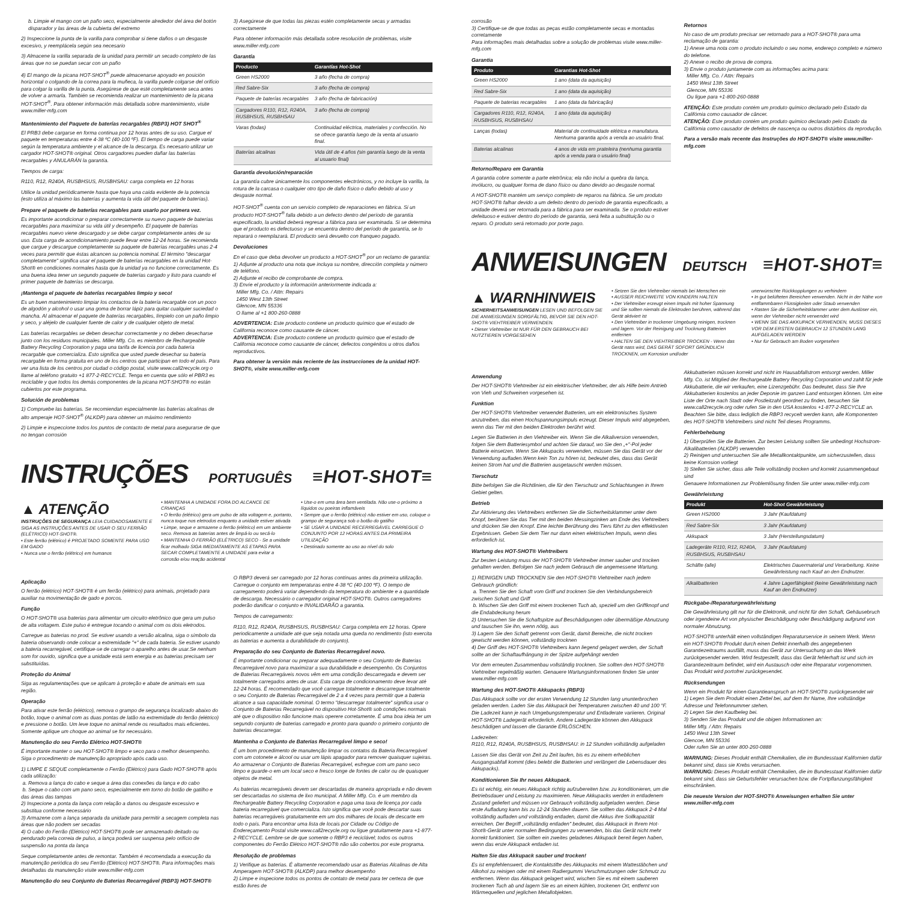b. Limpie el mango con un paño seco, especialmente alrededor del área del botón disparador y las áreas de la cubierta del extremo
2) Inspeccione la punta de la varilla para comprobar si tiene daños o un desgaste excesivo, y reemplácela según sea necesario
3) Almacene la varilla separada de la unidad para permitir un secado completo de las áreas que no se puedan secar con un paño
4) El mango de la picana HOT-SHOT<sup>®</sup> puede almacenarse apoyado en posición horizontal o colgando de la correa para la muñeca, la varilla puede colgarse del orificio para colgar la varilla de la punta. Asegúrese de que esté completamente seca antes de volver a armarla. También se recomienda realizar un mantenimiento de la picana HOT-SHOT<sup>®</sup>. Para obtener información más detallada sobre mantenimiento, visite www.miller-mfg.com
Mantenimiento del Paquete de baterías recargables (RBP3) HOT SHOT<sup>®</sup>
El PRB3 debe cargarse en forma continua por 12 horas antes de su uso. Cargue el paquete en temperaturas entre 4-38 ºC (40-100 ºF). El tiempo de carga puede variar según la temperatura ambiente y el alcance de la descarga. Es necesario utilizar un cargador HOT-SHOT® original. Otros cargadores pueden dañar las baterías recargables y ANULARÁN la garantía.
Tiempos de carga:
R110, R12, R240A, RUSBHSUS, RUSBHSAU: carga completa en 12 horas
Utilice la unidad periódicamente hasta que haya una caída evidente de la potencia (esto utiliza al máximo las baterías y aumenta la vida útil del paquete de baterías).
Prepare el paquete de baterías recargables para usarlo por primera vez.
Es importante acondicionar o preparar correctamente su nuevo paquete de baterías recargables para maximizar su vida útil y desempeño. El paquete de baterías recargables nuevo viene descargado y se debe cargar completamente antes de su uso. Esta carga de acondicionamiento puede llevar entre 12-24 horas. Se recomienda que cargue y descargue completamente su paquete de baterías recargables unas 2-4 veces para permitir que éstas alcancen su potencia nominal. El término "descargar completamente" significa usar el paquete de baterías recargables en la unidad Hot-Shot® en condiciones normales hasta que la unidad ya no funcione correctamente. Es una buena idea tener un segundo paquete de baterías cargado y listo para cuando el primer paquete de baterías se descarga.
¡Mantenga el paquete de baterías recargables limpio y seco!
Es un buen mantenimiento limpiar los contactos de la batería recargable con un poco de algodón y alcohol o usar una goma de borrar lápiz para quitar cualquier suciedad o mancha. Al almacenar el paquete de baterías recargables, límpielo con un paño limpio y seco, y aléjelo de cualquier fuente de calor y de cualquier objeto de metal.
Las baterías recargables se deben desechar correctamente y no deben desecharse junto con los residuos municipales. Miller Mfg. Co. es miembro de Rechargeable Battery Recycling Corporation y paga una tarifa de licencia por cada batería recargable que comercializa. Esto significa que usted puede desechar su batería recargable en forma gratuita en uno de los centros que participan en todo el país. Para ver una lista de los centros por ciudad o código postal, visite www.call2recycle.org o llame al teléfono gratuito +1 877-2-RECYCLE. Tenga en cuenta que sólo el PBR3 es reciclable y que todos los demás componentes de la picana HOT-SHOT® no están cubiertos por este programa.
Solución de problemas
1) Compruebe las baterías. Se recomiendan especialmente las baterías alcalinas de alto amperaje HOT-SHOT<sup>®</sup> (ALKDP) para obtener un máximo rendimiento
2) Limpie e inspeccione todos los puntos de contacto de metal para asegurarse de que no tengan corrosión
3) Asegúrese de que todas las piezas estén completamente secas y armadas correctamente
Para obtener información más detallada sobre resolución de problemas, visite www.miller-mfg.com
Garantía
| Producto | Garantías Hot-Shot |
| --- | --- |
| Green HS2000 | 3 año (fecha de compra) |
| Red Sabre-Six | 3 año (fecha de compra) |
| Paquete de baterías recargables | 3 año (fecha de fabricación) |
| Cargadores R110, R12, R240A, RUSBHSUS, RUSBHSAU | 3 año (fecha de compra) |
| Varas (todas) | Continuidad eléctrica, materiales y confección. No se ofrece garantía luego de la venta al usuario final. |
| Baterías alcalinas | Vida útil de 4 años (sin garantía luego de la venta al usuario final) |
Garantía devolución/reparación
La garantía cubre únicamente los componentes electrónicos, y no incluye la varilla, la rotura de la carcasa o cualquier otro tipo de daño físico o daño debido al uso y desgaste normal.
HOT-SHOT<sup>®</sup> cuenta con un servicio completo de reparaciones en fábrica. Si un producto HOT-SHOT<sup>®</sup> falla debido a un defecto dentro del período de garantía especificado, la unidad deberá regresar a fábrica para ser examinada. Si se determina que el producto es defectuoso y se encuentra dentro del período de garantía, se lo reparará o reemplazará. El producto será devuelto con franqueo pagado.
Devoluciones
En el caso que deba devolver un producto a HOT-SHOT<sup>®</sup> por un reclamo de garantía:
1) Adjunte al producto una nota que incluya su nombre, dirección completa y número de teléfono.
2) Adjunte el recibo de comprobante de compra.
3) Envíe el producto y la información anteriormente indicada a:
Miller Mfg. Co. / Attn: Repairs
1450 West 13th Street
Glencoe, MN 55336
O llame al +1 800-260-0888
ADVERTENCIA: Este producto contiene un producto químico que el estado de California reconoce como causante de cáncer.
ADVERTENCIA: Este producto contiene un producto químico que el estado de California reconoce como causante de cáncer, defectos congénitos u otros daños reproductivos.
Para obtener la versión más reciente de las instrucciones de la unidad HOT-SHOT®, visite www.miller-mfg.com
INSTRUÇÕES PORTUGUÊS ≡HOT-SHOT≡
▲ ATENÇÃO
INSTRUÇÕES DE SEGURANÇA LEIA CUIDADOSAMENTE E SIGA AS INSTRUÇÕES ANTES DE USAR O SEU FERRÃO (ELÉTRICO) HOT-SHOT®.
• Este ferrão (elétrico) é PROJETADO SOMENTE PARA USO EM GADO
• Nunca use o ferrão (elétrico) em humanos
• MANTENHA A UNIDADE FORA DO ALCANCE DE CRIANÇAS
• O ferrão (elétrico) gera um pulso de alta voltagem e, portanto, nunca toque nos eletrodos enquanto a unidade estiver ativada
• Limpe, seque e armazene o ferrão (elétrico) em um ambiente seco. Remova as baterias antes de limpá-lo ou secá-lo
• MANTENHA O FERRÃO (ELÉTRICO) SECO - Se a unidade ficar molhado SIGA IMEDIATAMENTE AS ETAPAS PARA SECAR COMPLETAMENTE A UNIDADE para evitar a corrosão e/ou reação acidental
• Use-o em uma área bem ventilada. Não use-o próximo a líquidos ou poeiras inflamáveis
• Sempre que o ferrão (elétrico) não estiver em uso, coloque o grampo de segurança sob o botão do gatilho
• SE USAR A UNIDADE RECERREGÁVEL CARREGUE O CONJUNTO POR 12 HORAS ANTES DA PRIMEIRA UTILIZAÇÃO
• Destinado somente ao uso ao nível do solo
Aplicação
O ferrão (elétrico) HOT-SHOT® é um ferrão (elétrico) para animais, projetado para auxiliar na movimentação de gado e porcos.
Função
O HOT-SHOT® usa baterias para alimentar um circuito eletrônico que gera um pulso de alta voltagem. Este pulso é entregue tocando o animal com os dois eletrodos.
Carregue as baterias no prod. Se estiver usando a versão alcalina, siga o símbolo da bateria observando onde colocar a extremidade "+" de cada bateria. Se estiver usando a bateria recarregável, certifique-se de carregar o aparelho antes de usar.Se nenhum som for ouvido, significa que a unidade está sem energia e as baterias precisam ser substituídas.
Proteção do Animal
Siga as regulamentações que se aplicam à proteção e abate de animais em sua região.
Operação
Para ativar este ferrão (elétrico), remova o grampo de segurança localizado abaixo do botão, toque o animal com as duas pontas de latão na extremidade do ferrão (elétrico) e pressione o botão. Um leve toque no animal rende os resultados mais eficientes. Somente aplique um choque ao animal se for necessário.
Manutenção do seu Ferrão Elétrico HOT-SHOT®
É importante manter o seu HOT-SHOT® limpo e seco para o melhor desempenho. Siga o procedimento de manutenção apropriado após cada uso.
1) LIMPE E SEQUE completamente o Ferrão (Elétrico) para Gado HOT-SHOT® após cada utilização:
a. Remova a lança do cabo e seque a área das conexões da lança e do cabo
b. Seque o cabo com um pano seco, especialmente em torno do botão de gatilho e das áreas das tampas
2) Inspecione a ponta da lança com relação a danos ou desgaste excessivo e substitua conforme necessário
3) Armazene com a lança separada da unidade para permitir a secagem completa nas áreas que não podem ser secadas
4) O cabo do Ferrão (Elétrico) HOT-SHOT® pode ser armazenado deitado ou pendurado pela correia de pulso, a lança poderá ser suspensa pelo orifício de suspensão na ponta da lança
Seque completamente antes de remontar. Também é recomendada a execução da manutenção periódica do seu Ferrão (Elétrico) HOT-SHOT®. Para informações mais detalhadas da manutenção visite www.miller-mfg.com
Manutenção do seu Conjunto de Baterias Recarregável (RBP3) HOT-SHOT®
O RBP3 deverá ser carregado por 12 horas contínuas antes da primeira utilização. Carregue o conjunto em temperaturas entre 4-38 ºC (40-100 ºF). O tempo de carregamento poderá variar dependendo da temperatura do ambiente e a quantidade de descarga. Necessário o carregador original HOT-SHOT®. Outros carregadores poderão danificar o conjunto e INVALIDARÃO a garantia.
Tempos de carregamento:
R110, R12, R240A, RUSBHSUS, RUSBHSAU: Carga completa em 12 horas. Opere periodicamente a unidade até que seja notada uma queda no rendimento (isto exercita as baterias e aumenta a durabilidade do conjunto).
Preparação do seu Conjunto de Baterias Recarregável novo.
É importante condicionar ou preparar adequadamente o seu Conjunto de Baterias Recarregável novo para maximizar a sua durabilidade e desempenho. Os Conjuntos de Baterias Recarregáveis novos vêm em uma condição descarregada e devem ser totalmente carregados antes de usar. Esta carga de condicionamento deve levar até 12-24 horas. É recomendado que você carregue totalmente e descarregue totalmente o seu Conjunto de Baterias Recarregável de 2 a 4 vezes para permitir que a bateria alcance a sua capacidade nominal. O termo "descarregar totalmente" significa usar o Conjunto de Baterias Recarregável no dispositivo Hot-Shot® sob condições normais até que o dispositivo não funcione mais operere corretamente. É uma boa ideia ter um segundo conjunto de baterias carregado e pronto para quando o primeiro conjunto de baterias descarregar.
Mantenha o Conjunto de Baterias Recarregável limpo e seco!
É um bom procedimento de manutenção limpar os contatos da Bateria Recarregável com um cotonete e álcool ou usar um lápis apagador para remover quaisquer sujeiras. Ao armazenar o Conjunto de Baterias Recarregável, esfregue com um pano seco limpo e guarde-o em um local seco e fresco longe de fontes de calor ou de quaisquer objetos de metal.
As baterias recarregáveis devem ser descartadas de maneira apropriada e não devem ser descartadas no sistema de lixo municipal. A Miller Mfg. Co. é um membro da Rechargeable Battery Recycling Corporation e paga uma taxa de licença por cada bateria recarregável que comercializa. Isto significa que você pode descartar suas baterias recarregáveis gratuitamente em um dos milhares de locais de descarte em todo o país. Para encontrar uma lista de locais por Cidade ou Código de Endereçamento Postal visite www.call2recycle.org ou ligue gratuitamente para +1-877-2-RECYCLE. Lembre-se de que somente o RBP3 é reciclável; todos os outros componentes do Ferrão Elétrico HOT-SHOT® não são cobertos por este programa.
Resolução de problemas
1) Verifique as baterias. É altamente recomendado usar as Baterias Alcalinas de Alta Amperagem HOT-SHOT® (ALKDP) para melhor desempenho
2) Limpe e inspecione todos os pontos de contato de metal para ter certeza de que estão livres de
corrosão
3) Certifique-se de que todas as peças estão completamente secas e montadas corretamente
Para informações mais detalhadas sobre a solução de problemas visite www.miller-mfg.com
Garantia
| Produto | Garantias Hot-Shot |
| --- | --- |
| Green HS2000 | 1 ano (data da aquisição) |
| Red Sabre-Six | 1 ano (data da aquisição) |
| Paquete de baterias recargables | 1 ano (data da fabricação) |
| Cargadores R110, R12, R240A, RUSBHSUS, RUSBHSAU | 1 ano (data da aquisição) |
| Lanças (todas) | Material de continuidade elétrica e manufatura. Nenhuma garantia após a venda ao usuário final. |
| Baterias alcalinas | 4 anos de vida em prateleira (nenhuma garantia após a venda para o usuário final) |
Retorno/Reparo em Garantia
A garantia cobre somente a parte eletrônica; ela não inclui a quebra da lança, invólucro, ou qualquer forma de dano físico ou dano devido ao desgaste normal.
A HOT-SHOT® mantém um serviço completo de reparos na fábrica. Se um produto HOT-SHOT® falhar devido a um defeito dentro do período de garantia especificado, a unidade deverá ser retornada para a fábrica para ser examinada. Se o produto estiver defeituoso e estiver dentro do período de garantia, será feita a substituição ou o reparo. O produto será retornado por porte pago.
Retornos
No caso de um produto precisar ser retornado para a HOT-SHOT® para uma reclamação de garantia:
1) Anexe uma nota com o produto incluindo o seu nome, endereço completo e número do telefone.
2) Anexe o recibo de prova de compra.
3) Envie o produto juntamente com as informações acima para:
Miller Mfg. Co. / Attn: Repairs
1450 West 13th Street
Glencoe, MN 55336
Ou ligue para +1-800-260-0888
ATENÇÃO: Este produto contém um produto químico declarado pelo Estado da Califórnia como causador de câncer.
ATENÇÃO: Este produto contém um produto químico declarado pelo Estado da Califórnia como causador de defeitos de nascença ou outros distúrbios da reprodução.
Para a versão mais recente das Instruções do HOT-SHOT® visite www.miller-mfg.com
ANWEISUNGEN DEUTSCH ≡HOT-SHOT≡
▲ WARNHINWEIS
SICHERHEITSANWEISUNGEN LESEN UND BEFOLGEN SIE DIE ANWEISUNGEN SORGFÄLTIG, BEVOR SIE DEN HOT-SHOT® VIEHTREIBER VERWENDEN.
• Dieser Viehtreiber ist NUR FÜR DEN GEBRAUCH BEI NUTZTIEREN VORGESEHEN
• Setzen Sie den Viehtreiber niemals bei Menschen ein
• AUSSER REICHWEITE VON KINDERN HALTEN
• Der Viehtreiber erzeugt einen Impuls mit hoher Spannung und Sie sollten niemals die Elektroden berühren, während das Gerät aktiviert ist
• Den Viehtreiber in trockener Umgebung reinigen, trocknen und lagern. Vor der Reinigung und Trocknung Batterien entfernen
• HALTEN SIE DEN VIEHTREIBER TROCKEN - Wenn das Gerät nass wird, DAS GERÄT SOFORT GRÜNDLICH TROCKNEN, um Korrosion und/oder
unerwünschte Rückkopplungen zu verhindern
• In gut belüfteten Bereichen verwenden. Nicht in der Nähe von entflammbaren Flüssigkeiten oder Staub verwenden
• Rasten Sie die Sicherheitsklammer unter dem Auslöser ein, wenn der Viehtreiber nicht verwendet wird
• WENN SIE DAS AKKUPACK VERWENDEN, MUSS DIESES VOR DEM ERSTEN GEBRAUCH 12 STUNDEN LANG AUFGELADEN WERDEN
• Nur für Gebrauch am Boden vorgesehen
Anwendung
Der HOT-SHOT® Viehtreiber ist ein elektrischer Viehtreiber, der als Hilfe beim Antrieb von Vieh und Schweinen vorgesehen ist.
Funktion
Der HOT-SHOT® Viehtreiber verwendet Batterien, um ein elektronisches System anzutreiben, das einen Hochspannungsimpuls erzeugt. Dieser Impuls wird abgegeben, wenn das Tier mit den beiden Elektroden berührt wird.
Legen Sie Batterien in den Viehtreiber ein. Wenn Sie die Alkaliversion verwenden, folgen Sie dem Batteriesymbol und achten Sie darauf, wo Sie den „+"-Pol jeder Batterie einsetzen. Wenn Sie Akkupacks verwenden, müssen Sie das Gerät vor der Verwendung aufladen.Wenn kein Ton zu hören ist, bedeutet dies, dass das Gerät keinen Strom hat und die Batterien ausgetauscht werden müssen.
Tierschutz
Bitte befolgen Sie die Richtlinien, die für den Tierschutz und Schlachtungen in Ihrem Gebiet gelten.
Betrieb
Zur Aktivierung des Viehtreibers entfernen Sie die Sicherheitsklammer unter dem Knopf, berühren Sie das Tier mit den beiden Messingzinken am Ende des Viehtreibers und drücken Sie den Knopf. Eine leichte Berührung des Tiers führt zu den effektivsten Ergebnissen. Geben Sie dem Tier nur dann einen elektrischen Impuls, wenn dies erforderlich ist.
Wartung des HOT-SHOT® Viehtreibers
Zur besten Leistung muss der HOT-SHOT® Viehtreiber immer sauber und trocken gehalten werden. Befolgen Sie nach jedem Gebrauch die angemessene Wartung.
1) REINIGEN UND TROCKNEN Sie den HOT-SHOT® Viehtreiber nach jedem Gebrauch gründlich:
a. Trennen Sie den Schaft vom Griff und trocknen Sie den Verbindungsbereich zwischen Schaft und Griff
b. Wischen Sie den Griff mit einem trockenen Tuch ab, speziell um den Griffknopf und die Endabdeckung herum
2) Untersuchen Sie die Schaftspitze auf Beschädigungen oder übermäßige Abnutzung und tauschen Sie ihn, wenn nötig, aus
3) Lagern Sie den Schaft getrennt vom Gerät, damit Bereiche, die nicht trocken gewischt werden können, vollständig trocknen
4) Der Griff des HOT-SHOT® Viehtreibers kann liegend gelagert werden, der Schaft sollte an der Schaftaufhängung in der Spitze aufgehängt werden
Vor dem erneuten Zusammenbau vollständig trocknen. Sie sollten den HOT-SHOT® Viehtreiber regelmäßig warten. Genauere Wartungsinformationen finden Sie unter www.miller-mfg.com
Wartung des HOT-SHOT® Akkupacks (RBP3)
Das Akkupack sollte vor der ersten Verwendung 12 Stunden lang ununterbrochen geladen werden. Laden Sie das Akkupack bei Temperaturen zwischen 40 und 100 °F. Die Ladezeit kann je nach Umgebungstemperatur und Entladerate variieren. Original HOT-SHOT® Ladegerät erforderlich. Andere Ladegeräte können den Akkupack beschädigen und lassen die Garantie ERLÖSCHEN.
Ladezeiten:
R110, R12, R240A, RUSBHSUS, RUSBHSAU: in 12 Stunden vollständig aufgeladen
Lassen Sie das Gerät von Zeit zu Zeit laufen, bis es zu einem erheblichen Ausgangsabfall kommt (dies belebt die Batterien und verlängert die Lebensdauer des Akkupacks).
Konditionieren Sie Ihr neues Akkupack.
Es ist wichtig, ein neues Akkupack richtig aufzubereiten bzw. zu konditionieren, um die Betriebsdauer und Leistung zu maximieren. Neue Akkupacks werden in entladenem Zustand geliefert und müssen vor Gebrauch vollständig aufgeladen werden. Diese erste Aufladung kann bis zu 12-24 Stunden dauern. Sie sollten das Akkupack 2-4 Mal vollständig aufladen und vollständig entladen, damit die Akkus ihre Sollkapazität erreichen. Der Begriff „vollständig entladen" bedeutet, das Akkupack in Ihrem Hot-Shot®-Gerät unter normalen Bedingungen zu verwenden, bis das Gerät nicht mehr korrekt funktioniert. Sie sollten ein zweites geladenes Akkupack bereit liegen haben, wenn das erste Akkupack entladen ist.
Halten Sie das Akkupack sauber und trocken!
Es ist empfehlenswert, die Kontaktstifte des Akkupacks mit einem Wattestäbchen und Alkohol zu reinigen oder mit einem Radiergummi Verschmutzungen oder Schmutz zu entfernen. Wenn das Akkupack gelagert wird, wischen Sie es mit einem sauberen trockenen Tuch ab und lagern Sie es an einem kühlen, trockenen Ort, entfernt von Wärmequellen und jeglichen Metallobjekten.
Akkubatterien müssen korrekt und nicht im Hausabfallstrom entsorgt werden. Miller Mfg. Co. ist Mitglied der Rechargeable Battery Recycling Corporation und zahlt für jede Akkubatterie, die wir verkaufen, eine Lizenzgebühr. Das bedeutet, dass Sie Ihre Akkubatterien kostenlos an jeder Deponie im ganzen Land entsorgen können. Um eine Liste der Orte nach Stadt oder Postleitzahl geordnet zu finden, besuchen Sie www.call2recycle.org oder rufen Sie in den USA kostenlos +1-877-2-RECYCLE an. Beachten Sie bitte, dass lediglich die RBP3 recycelt werden kann, alle Komponenten des HOT-SHOT® Viehtreibers sind nicht Teil dieses Programms.
Fehlerbehebung
1) Überprüfen Sie die Batterien. Zur besten Leistung sollten Sie unbedingt Hochstrom-Alkalibatterien (ALKDP) verwenden
2) Reinigen und untersuchen Sie alle Metallkontaktpunkte, um sicherzustellen, dass keine Korrosion vorliegt
3) Stellen Sie sicher, dass alle Teile vollständig trocken und korrekt zusammengebaut sind
Genauere Informationen zur Problemlösung finden Sie unter www.miller-mfg.com
Gewährleistung
| Produkt | Hot-Shot Gewährleistung |
| --- | --- |
| Green HS2000 | 3 Jahr (Kaufdatum) |
| Red Sabre-Six | 3 Jahr (Kaufdatum) |
| Akkupack | 3 Jahr (Herstellungsdatum) |
| Ladegeräte R110, R12, R240A, RUSBHSUS, RUSBHSAU | 3 Jahr (Kaufdatum) |
| Schäfte (alle) | Elektrisches Dauermaterial und Verarbeitung. Keine Gewährleistung nach Kauf an den Endnutzer. |
| Alkalibatterien | 4 Jahre Lagerfähigkeit (keine Gewährleistung nach Kauf an den Endnutzer) |
Rückgabe-/Reparaturgewährleistung
Die Gewährleistung gilt nur für die Elektronik, und nicht für den Schaft, Gehäusebruch oder irgendeine Art von physischer Beschädigung oder Beschädigung aufgrund von normaler Abnutzung.
HOT-SHOT® unterhält einen vollständigen Reparaturservice in seinem Werk. Wenn ein HOT-SHOT® Produkt durch einen Defekt innerhalb des angegebenen Garantiezeitraums ausfällt, muss das Gerät zur Untersuchung an das Werk zurückgesendet werden. Wird festgestellt, dass das Gerät fehlerhaft ist und sich im Garantiezeitraum befindet, wird ein Austausch oder eine Reparatur vorgenommen. Das Produkt wird portofrei zurückgesendet.
Rücksendungen
Wenn ein Produkt für einen Garantieanspruch an HOT-SHOT® zurückgesendet wir
1) Legen Sie dem Produkt einen Zettel bei, auf dem Ihr Name, Ihre vollständige Adresse und Telefonnummer stehen.
2) Legen Sie den Kaufbeleg bei.
3) Senden Sie das Produkt und die obigen Informationen an:
Miller Mfg. / Attn: Repairs
1450 West 13th Street
Glencoe, MN 55336
Oder rufen Sie an unter 800-260-0888
WARNUNG: Dieses Produkt enthält Chemikalien, die im Bundesstaat Kalifornien dafür bekannt sind, dass sie Krebs verursachen.
WARNUNG: Dieses Produkt enthält Chemikalien, die im Bundesstaat Kalifornien dafür bekannt sind, dass sie Geburtsfehler verursachen bzw. die Fortpflanzungsfähigkeit einschränken.
Die neueste Version der HOT-SHOT® Anweisungen erhalten Sie unter www.miller-mfg.com